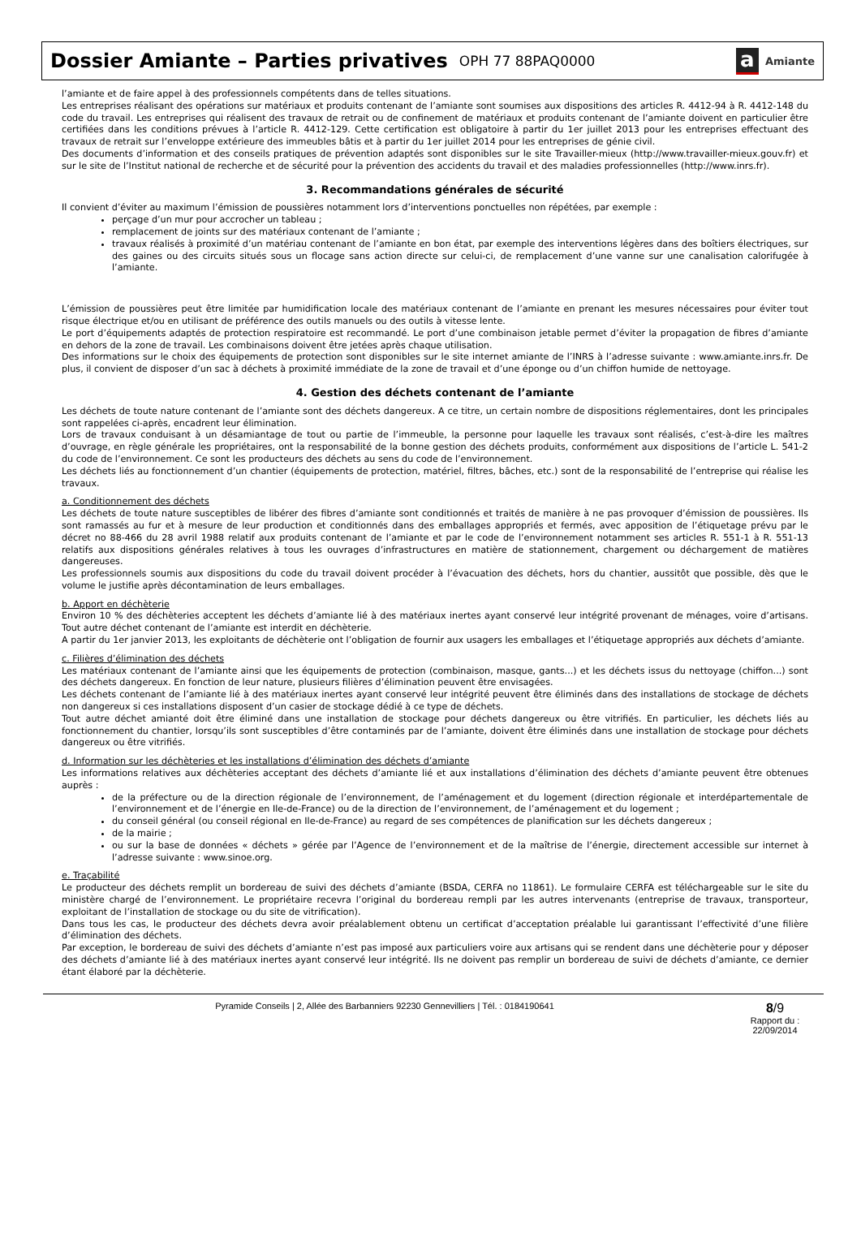Dossier Amiante – Parties privatives
OPH 77 88PAQ0000
a
Amiante
l’amiante et de faire appel à des professionnels compétents dans de telles situations.
Les entreprises réalisant des opérations sur matériaux et produits contenant de l’amiante sont soumises aux dispositions des articles R. 4412-94 à R. 4412-148 du code du travail. Les entreprises qui réalisent des travaux de retrait ou de confinement de matériaux et produits contenant de l’amiante doivent en particulier être certifiées dans les conditions prévues à l’article R. 4412-129. Cette certification est obligatoire à partir du 1er juillet 2013 pour les entreprises effectuant des travaux de retrait sur l’enveloppe extérieure des immeubles bâtis et à partir du 1er juillet 2014 pour les entreprises de génie civil.
Des documents d’information et des conseils pratiques de prévention adaptés sont disponibles sur le site Travailler-mieux (http://www.travailler-mieux.gouv.fr) et sur le site de l’Institut national de recherche et de sécurité pour la prévention des accidents du travail et des maladies professionnelles (http://www.inrs.fr).
3. Recommandations générales de sécurité
Il convient d’éviter au maximum l’émission de poussières notamment lors d’interventions ponctuelles non répétées, par exemple :
perçage d’un mur pour accrocher un tableau ;
remplacement de joints sur des matériaux contenant de l’amiante ;
travaux réalisés à proximité d’un matériau contenant de l’amiante en bon état, par exemple des interventions légères dans des boîtiers électriques, sur des gaines ou des circuits situés sous un flocage sans action directe sur celui-ci, de remplacement d’une vanne sur une canalisation calorifugée à l’amiante.
L’émission de poussières peut être limitée par humidification locale des matériaux contenant de l’amiante en prenant les mesures nécessaires pour éviter tout risque électrique et/ou en utilisant de préférence des outils manuels ou des outils à vitesse lente.
Le port d’équipements adaptés de protection respiratoire est recommandé. Le port d’une combinaison jetable permet d’éviter la propagation de fibres d’amiante en dehors de la zone de travail. Les combinaisons doivent être jetées après chaque utilisation.
Des informations sur le choix des équipements de protection sont disponibles sur le site internet amiante de l’INRS à l’adresse suivante : www.amiante.inrs.fr. De plus, il convient de disposer d’un sac à déchets à proximité immédiate de la zone de travail et d’une éponge ou d’un chiffon humide de nettoyage.
4. Gestion des déchets contenant de l’amiante
Les déchets de toute nature contenant de l’amiante sont des déchets dangereux. A ce titre, un certain nombre de dispositions réglementaires, dont les principales sont rappelées ci-après, encadrent leur élimination.
Lors de travaux conduisant à un désamiantage de tout ou partie de l’immeuble, la personne pour laquelle les travaux sont réalisés, c’est-à-dire les maîtres d’ouvrage, en règle générale les propriétaires, ont la responsabilité de la bonne gestion des déchets produits, conformément aux dispositions de l’article L. 541-2 du code de l’environnement. Ce sont les producteurs des déchets au sens du code de l’environnement.
Les déchets liés au fonctionnement d’un chantier (équipements de protection, matériel, filtres, bâches, etc.) sont de la responsabilité de l’entreprise qui réalise les travaux.
a. Conditionnement des déchets
Les déchets de toute nature susceptibles de libérer des fibres d’amiante sont conditionnés et traités de manière à ne pas provoquer d’émission de poussières. Ils sont ramassés au fur et à mesure de leur production et conditionnés dans des emballages appropriés et fermés, avec apposition de l’étiquetage prévu par le décret no 88-466 du 28 avril 1988 relatif aux produits contenant de l’amiante et par le code de l’environnement notamment ses articles R. 551-1 à R. 551-13 relatifs aux dispositions générales relatives à tous les ouvrages d’infrastructures en matière de stationnement, chargement ou déchargement de matières dangereuses.
Les professionnels soumis aux dispositions du code du travail doivent procéder à l’évacuation des déchets, hors du chantier, aussitôt que possible, dès que le volume le justifie après décontamination de leurs emballages.
b. Apport en déchèterie
Environ 10 % des déchèteries acceptent les déchets d’amiante lié à des matériaux inertes ayant conservé leur intégrité provenant de ménages, voire d’artisans. Tout autre déchet contenant de l’amiante est interdit en déchèterie.
A partir du 1er janvier 2013, les exploitants de déchèterie ont l’obligation de fournir aux usagers les emballages et l’étiquetage appropriés aux déchets d’amiante.
c. Filières d’élimination des déchets
Les matériaux contenant de l’amiante ainsi que les équipements de protection (combinaison, masque, gants...) et les déchets issus du nettoyage (chiffon...) sont des déchets dangereux. En fonction de leur nature, plusieurs filières d’élimination peuvent être envisagées.
Les déchets contenant de l’amiante lié à des matériaux inertes ayant conservé leur intégrité peuvent être éliminés dans des installations de stockage de déchets non dangereux si ces installations disposent d’un casier de stockage dédié à ce type de déchets.
Tout autre déchet amianté doit être éliminé dans une installation de stockage pour déchets dangereux ou être vitrifiés. En particulier, les déchets liés au fonctionnement du chantier, lorsqu’ils sont susceptibles d’être contaminés par de l’amiante, doivent être éliminés dans une installation de stockage pour déchets dangereux ou être vitrifiés.
d. Information sur les déchèteries et les installations d’élimination des déchets d’amiante
Les informations relatives aux déchèteries acceptant des déchets d’amiante lié et aux installations d’élimination des déchets d’amiante peuvent être obtenues auprès :
de la préfecture ou de la direction régionale de l’environnement, de l’aménagement et du logement (direction régionale et interdépartementale de l’environnement et de l’énergie en Ile-de-France) ou de la direction de l’environnement, de l’aménagement et du logement ;
du conseil général (ou conseil régional en Ile-de-France) au regard de ses compétences de planification sur les déchets dangereux ;
de la mairie ;
ou sur la base de données « déchets » gérée par l’Agence de l’environnement et de la maîtrise de l’énergie, directement accessible sur internet à l’adresse suivante : www.sinoe.org.
e. Traçabilité
Le producteur des déchets remplit un bordereau de suivi des déchets d’amiante (BSDA, CERFA no 11861). Le formulaire CERFA est téléchargeable sur le site du ministère chargé de l’environnement. Le propriétaire recevra l’original du bordereau rempli par les autres intervenants (entreprise de travaux, transporteur, exploitant de l’installation de stockage ou du site de vitrification).
Dans tous les cas, le producteur des déchets devra avoir préalablement obtenu un certificat d’acceptation préalable lui garantissant l’effectivité d’une filière d’élimination des déchets.
Par exception, le bordereau de suivi des déchets d’amiante n’est pas imposé aux particuliers voire aux artisans qui se rendent dans une déchèterie pour y déposer des déchets d’amiante lié à des matériaux inertes ayant conservé leur intégrité. Ils ne doivent pas remplir un bordereau de suivi de déchets d’amiante, ce dernier étant élaboré par la déchèterie.
Pyramide Conseils | 2, Allée des Barbanniers 92230 Gennevilliers | Tél. : 0184190641
8/9
Rapport du :
22/09/2014